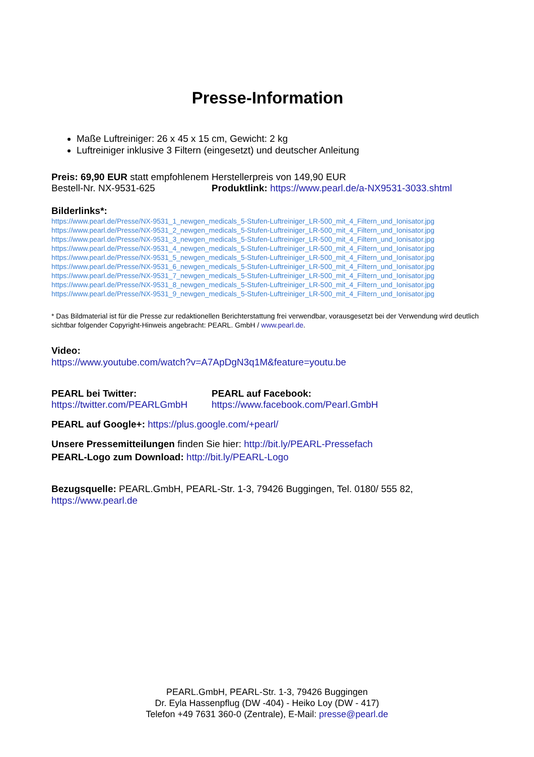Presse-Information
Maße Luftreiniger: 26 x 45 x 15 cm, Gewicht: 2 kg
Luftreiniger inklusive 3 Filtern (eingesetzt) und deutscher Anleitung
Preis: 69,90 EUR statt empfohlenem Herstellerpreis von 149,90 EUR
Bestell-Nr. NX-9531-625 Produktlink: https://www.pearl.de/a-NX9531-3033.shtml
Bilderlinks*:
https://www.pearl.de/Presse/NX-9531_1_newgen_medicals_5-Stufen-Luftreiniger_LR-500_mit_4_Filtern_und_Ionisator.jpg
https://www.pearl.de/Presse/NX-9531_2_newgen_medicals_5-Stufen-Luftreiniger_LR-500_mit_4_Filtern_und_Ionisator.jpg
https://www.pearl.de/Presse/NX-9531_3_newgen_medicals_5-Stufen-Luftreiniger_LR-500_mit_4_Filtern_und_Ionisator.jpg
https://www.pearl.de/Presse/NX-9531_4_newgen_medicals_5-Stufen-Luftreiniger_LR-500_mit_4_Filtern_und_Ionisator.jpg
https://www.pearl.de/Presse/NX-9531_5_newgen_medicals_5-Stufen-Luftreiniger_LR-500_mit_4_Filtern_und_Ionisator.jpg
https://www.pearl.de/Presse/NX-9531_6_newgen_medicals_5-Stufen-Luftreiniger_LR-500_mit_4_Filtern_und_Ionisator.jpg
https://www.pearl.de/Presse/NX-9531_7_newgen_medicals_5-Stufen-Luftreiniger_LR-500_mit_4_Filtern_und_Ionisator.jpg
https://www.pearl.de/Presse/NX-9531_8_newgen_medicals_5-Stufen-Luftreiniger_LR-500_mit_4_Filtern_und_Ionisator.jpg
https://www.pearl.de/Presse/NX-9531_9_newgen_medicals_5-Stufen-Luftreiniger_LR-500_mit_4_Filtern_und_Ionisator.jpg
* Das Bildmaterial ist für die Presse zur redaktionellen Berichterstattung frei verwendbar, vorausgesetzt bei der Verwendung wird deutlich sichtbar folgender Copyright-Hinweis angebracht: PEARL. GmbH / www.pearl.de.
Video:
https://www.youtube.com/watch?v=A7ApDgN3q1M&feature=youtu.be
PEARL bei Twitter:
https://twitter.com/PEARLGmbH
PEARL auf Facebook:
https://www.facebook.com/Pearl.GmbH
PEARL auf Google+: https://plus.google.com/+pearl/
Unsere Pressemitteilungen finden Sie hier: http://bit.ly/PEARL-Pressefach
PEARL-Logo zum Download: http://bit.ly/PEARL-Logo
Bezugsquelle: PEARL.GmbH, PEARL-Str. 1-3, 79426 Buggingen, Tel. 0180/ 555 82, https://www.pearl.de
PEARL.GmbH, PEARL-Str. 1-3, 79426 Buggingen
Dr. Eyla Hassenpflug (DW -404) - Heiko Loy (DW - 417)
Telefon +49 7631 360-0 (Zentrale), E-Mail: presse@pearl.de